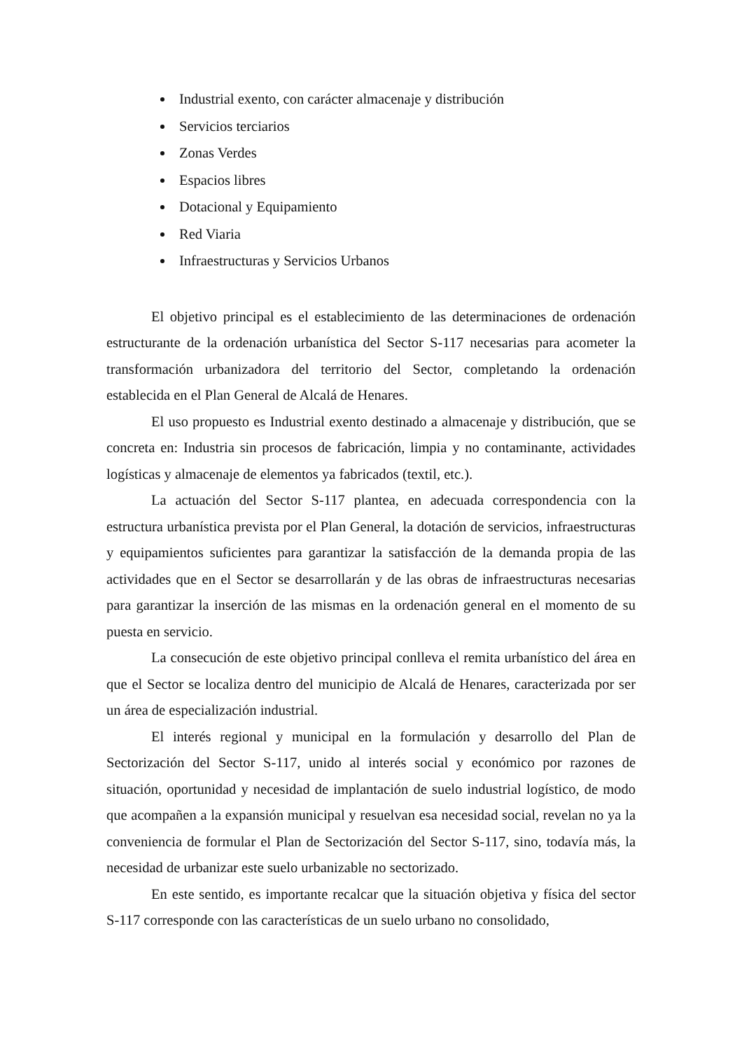Industrial exento, con carácter almacenaje y distribución
Servicios terciarios
Zonas Verdes
Espacios libres
Dotacional y Equipamiento
Red Viaria
Infraestructuras y Servicios Urbanos
El objetivo principal es el establecimiento de las determinaciones de ordenación estructurante de la ordenación urbanística del Sector S-117 necesarias para acometer la transformación urbanizadora del territorio del Sector, completando la ordenación establecida en el Plan General de Alcalá de Henares.
El uso propuesto es Industrial exento destinado a almacenaje y distribución, que se concreta en: Industria sin procesos de fabricación, limpia y no contaminante, actividades logísticas y almacenaje de elementos ya fabricados (textil, etc.).
La actuación del Sector S-117 plantea, en adecuada correspondencia con la estructura urbanística prevista por el Plan General, la dotación de servicios, infraestructuras y equipamientos suficientes para garantizar la satisfacción de la demanda propia de las actividades que en el Sector se desarrollarán y de las obras de infraestructuras necesarias para garantizar la inserción de las mismas en la ordenación general en el momento de su puesta en servicio.
La consecución de este objetivo principal conlleva el remita urbanístico del área en que el Sector se localiza dentro del municipio de Alcalá de Henares, caracterizada por ser un área de especialización industrial.
El interés regional y municipal en la formulación y desarrollo del Plan de Sectorización del Sector S-117, unido al interés social y económico por razones de situación, oportunidad y necesidad de implantación de suelo industrial logístico, de modo que acompañen a la expansión municipal y resuelvan esa necesidad social, revelan no ya la conveniencia de formular el Plan de Sectorización del Sector S-117, sino, todavía más, la necesidad de urbanizar este suelo urbanizable no sectorizado.
En este sentido, es importante recalcar que la situación objetiva y física del sector S-117 corresponde con las características de un suelo urbano no consolidado,